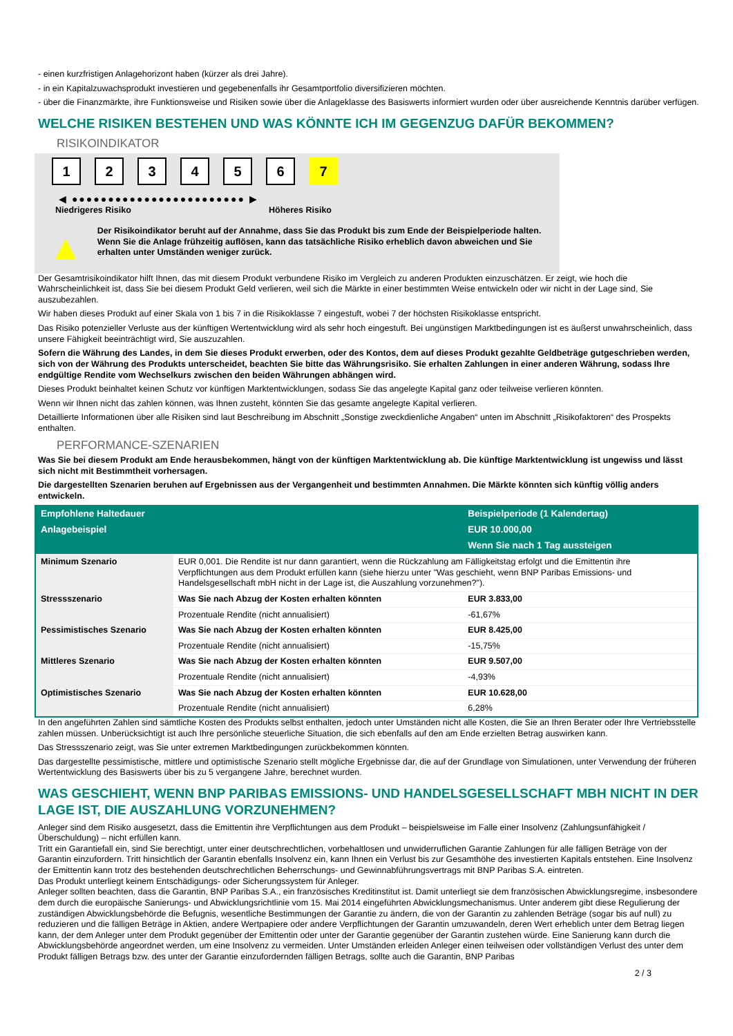- einen kurzfristigen Anlagehorizont haben (kürzer als drei Jahre).
- in ein Kapitalzuwachsprodukt investieren und gegebenenfalls ihr Gesamtportfolio diversifizieren möchten.
- über die Finanzmärkte, ihre Funktionsweise und Risiken sowie über die Anlageklasse des Basiswerts informiert wurden oder über ausreichende Kenntnis darüber verfügen.
WELCHE RISIKEN BESTEHEN UND WAS KÖNNTE ICH IM GEGENZUG DAFÜR BEKOMMEN?
RISIKOINDIKATOR
1 2 3 4 5 6 7
◀ ●●●●●●●●●●●●●●●●●●●●●●●● ▶
Niedrigeres Risiko Höheres Risiko
▲
Der Risikoindikator beruht auf der Annahme, dass Sie das Produkt bis zum Ende der Beispielperiode halten.
Wenn Sie die Anlage frühzeitig auflösen, kann das tatsächliche Risiko erheblich davon abweichen und Sie erhalten unter Umständen weniger zurück.
Der Gesamtrisikoindikator hilft Ihnen, das mit diesem Produkt verbundene Risiko im Vergleich zu anderen Produkten einzuschätzen. Er zeigt, wie hoch die Wahrscheinlichkeit ist, dass Sie bei diesem Produkt Geld verlieren, weil sich die Märkte in einer bestimmten Weise entwickeln oder wir nicht in der Lage sind, Sie auszubezahlen.
Wir haben dieses Produkt auf einer Skala von 1 bis 7 in die Risikoklasse 7 eingestuft, wobei 7 der höchsten Risikoklasse entspricht.
Das Risiko potenzieller Verluste aus der künftigen Wertentwicklung wird als sehr hoch eingestuft. Bei ungünstigen Marktbedingungen ist es äußerst unwahrscheinlich, dass unsere Fähigkeit beeinträchtigt wird, Sie auszuzahlen.
Sofern die Währung des Landes, in dem Sie dieses Produkt erwerben, oder des Kontos, dem auf dieses Produkt gezahlte Geldbeträge gutgeschrieben werden, sich von der Währung des Produkts unterscheidet, beachten Sie bitte das Währungsrisiko. Sie erhalten Zahlungen in einer anderen Währung, sodass Ihre endgültige Rendite vom Wechselkurs zwischen den beiden Währungen abhängen wird.
Dieses Produkt beinhaltet keinen Schutz vor künftigen Marktentwicklungen, sodass Sie das angelegte Kapital ganz oder teilweise verlieren könnten.
Wenn wir Ihnen nicht das zahlen können, was Ihnen zusteht, könnten Sie das gesamte angelegte Kapital verlieren.
Detaillierte Informationen über alle Risiken sind laut Beschreibung im Abschnitt „Sonstige zweckdienliche Angaben“ unten im Abschnitt „Risikofaktoren“ des Prospekts enthalten.
PERFORMANCE-SZENARIEN
Was Sie bei diesem Produkt am Ende herausbekommen, hängt von der künftigen Marktentwicklung ab. Die künftige Marktentwicklung ist ungewiss und lässt sich nicht mit Bestimmtheit vorhersagen.
Die dargestellten Szenarien beruhen auf Ergebnissen aus der Vergangenheit und bestimmten Annahmen. Die Märkte könnten sich künftig völlig anders entwickeln.
| Empfohlene Haltedauer | | Beispielperiode (1 Kalendertag) |
| --- | --- | --- |
| Anlagebeispiel | | EUR 10.000,00 |
| | | Wenn Sie nach 1 Tag aussteigen |
| Minimum Szenario | EUR 0,001. Die Rendite ist nur dann garantiert, wenn die Rückzahlung am Fälligkeitstag erfolgt und die Emittentin ihre Verpflichtungen aus dem Produkt erfüllen kann (siehe hierzu unter "Was geschieht, wenn BNP Paribas Emissions- und Handelsgesellschaft mbH nicht in der Lage ist, die Auszahlung vorzunehmen?"). | |
| Stressszenario | Was Sie nach Abzug der Kosten erhalten könnten | EUR 3.833,00 |
| | Prozentuale Rendite (nicht annualisiert) | -61,67% |
| Pessimistisches Szenario | Was Sie nach Abzug der Kosten erhalten könnten | EUR 8.425,00 |
| | Prozentuale Rendite (nicht annualisiert) | -15,75% |
| Mittleres Szenario | Was Sie nach Abzug der Kosten erhalten könnten | EUR 9.507,00 |
| | Prozentuale Rendite (nicht annualisiert) | -4,93% |
| Optimistisches Szenario | Was Sie nach Abzug der Kosten erhalten könnten | EUR 10.628,00 |
| | Prozentuale Rendite (nicht annualisiert) | 6,28% |
In den angeführten Zahlen sind sämtliche Kosten des Produkts selbst enthalten, jedoch unter Umständen nicht alle Kosten, die Sie an Ihren Berater oder Ihre Vertriebsstelle zahlen müssen. Unberücksichtigt ist auch Ihre persönliche steuerliche Situation, die sich ebenfalls auf den am Ende erzielten Betrag auswirken kann.
Das Stressszenario zeigt, was Sie unter extremen Marktbedingungen zurückbekommen könnten.
Das dargestellte pessimistische, mittlere und optimistische Szenario stellt mögliche Ergebnisse dar, die auf der Grundlage von Simulationen, unter Verwendung der früheren Wertentwicklung des Basiswerts über bis zu 5 vergangene Jahre, berechnet wurden.
WAS GESCHIEHT, WENN BNP PARIBAS EMISSIONS- UND HANDELSGESELLSCHAFT MBH NICHT IN DER LAGE IST, DIE AUSZAHLUNG VORZUNEHMEN?
Anleger sind dem Risiko ausgesetzt, dass die Emittentin ihre Verpflichtungen aus dem Produkt – beispielsweise im Falle einer Insolvenz (Zahlungsunfähigkeit / Überschuldung) – nicht erfüllen kann.
Tritt ein Garantiefall ein, sind Sie berechtigt, unter einer deutschrechtlichen, vorbehaltlosen und unwiderruflichen Garantie Zahlungen für alle fälligen Beträge von der Garantin einzufordern. Tritt hinsichtlich der Garantin ebenfalls Insolvenz ein, kann Ihnen ein Verlust bis zur Gesamthöhe des investierten Kapitals entstehen. Eine Insolvenz der Emittentin kann trotz des bestehenden deutschrechtlichen Beherrschungs- und Gewinnabführungsvertrags mit BNP Paribas S.A. eintreten.
Das Produkt unterliegt keinem Entschädigungs- oder Sicherungssystem für Anleger.
Anleger sollten beachten, dass die Garantin, BNP Paribas S.A., ein französisches Kreditinstitut ist. Damit unterliegt sie dem französischen Abwicklungsregime, insbesondere dem durch die europäische Sanierungs- und Abwicklungsrichtlinie vom 15. Mai 2014 eingeführten Abwicklungsmechanismus. Unter anderem gibt diese Regulierung der zuständigen Abwicklungsbehörde die Befugnis, wesentliche Bestimmungen der Garantie zu ändern, die von der Garantin zu zahlenden Beträge (sogar bis auf null) zu reduzieren und die fälligen Beträge in Aktien, andere Wertpapiere oder andere Verpflichtungen der Garantin umzuwandeln, deren Wert erheblich unter dem Betrag liegen kann, der dem Anleger unter dem Produkt gegenüber der Emittentin oder unter der Garantie gegenüber der Garantin zustehen würde. Eine Sanierung kann durch die Abwicklungsbehörde angeordnet werden, um eine Insolvenz zu vermeiden. Unter Umständen erleiden Anleger einen teilweisen oder vollständigen Verlust des unter dem Produkt fälligen Betrags bzw. des unter der Garantie einzufordernden fälligen Betrags, sollte auch die Garantin, BNP Paribas
2 / 3